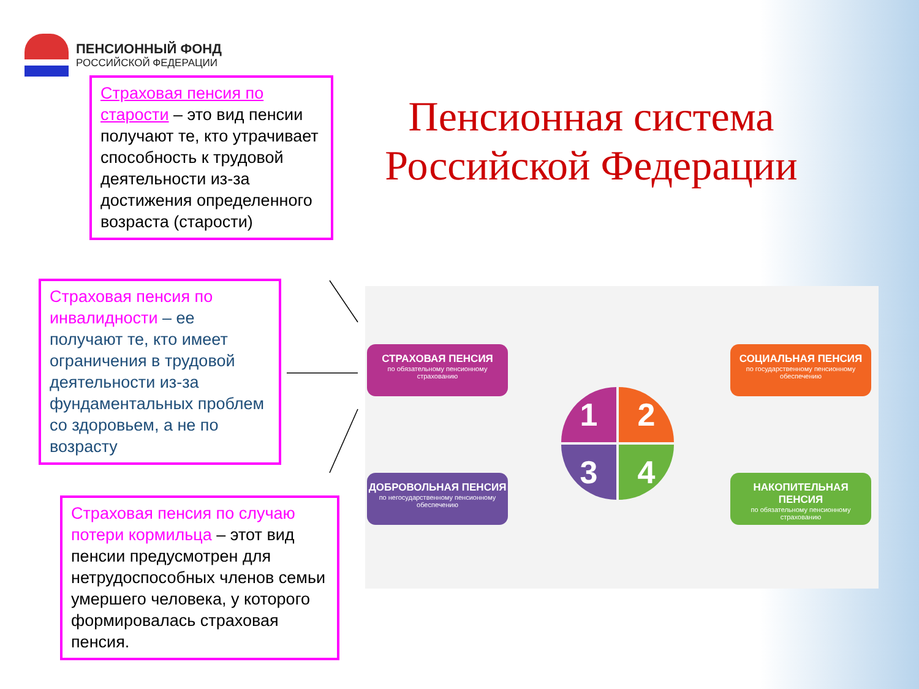ПЕНСИОННЫЙ ФОНД
РОССИЙСКОЙ ФЕДЕРАЦИИ
Страховая пенсия по старости – это вид пенсии получают те, кто утрачивает способность к трудовой деятельности из-за достижения определенного возраста (старости)
Пенсионная система Российской Федерации
Страховая пенсия по инвалидности – ее получают те, кто имеет ограничения в трудовой деятельности из-за фундаментальных проблем со здоровьем, а не по возрасту
Страховая пенсия по случаю потери кормильца – этот вид пенсии предусмотрен для нетрудоспособных членов семьи умершего человека, у которого формировалась страховая пенсия.
СТРАХОВАЯ ПЕНСИЯ
по обязательному пенсионному страхованию
СОЦИАЛЬНАЯ ПЕНСИЯ
по государственному пенсионному обеспечению
ДОБРОВОЛЬНАЯ ПЕНСИЯ
по негосударственному пенсионному обеспечению
НАКОПИТЕЛЬНАЯ ПЕНСИЯ
по обязательному пенсионному страхованию
1 2
3 4